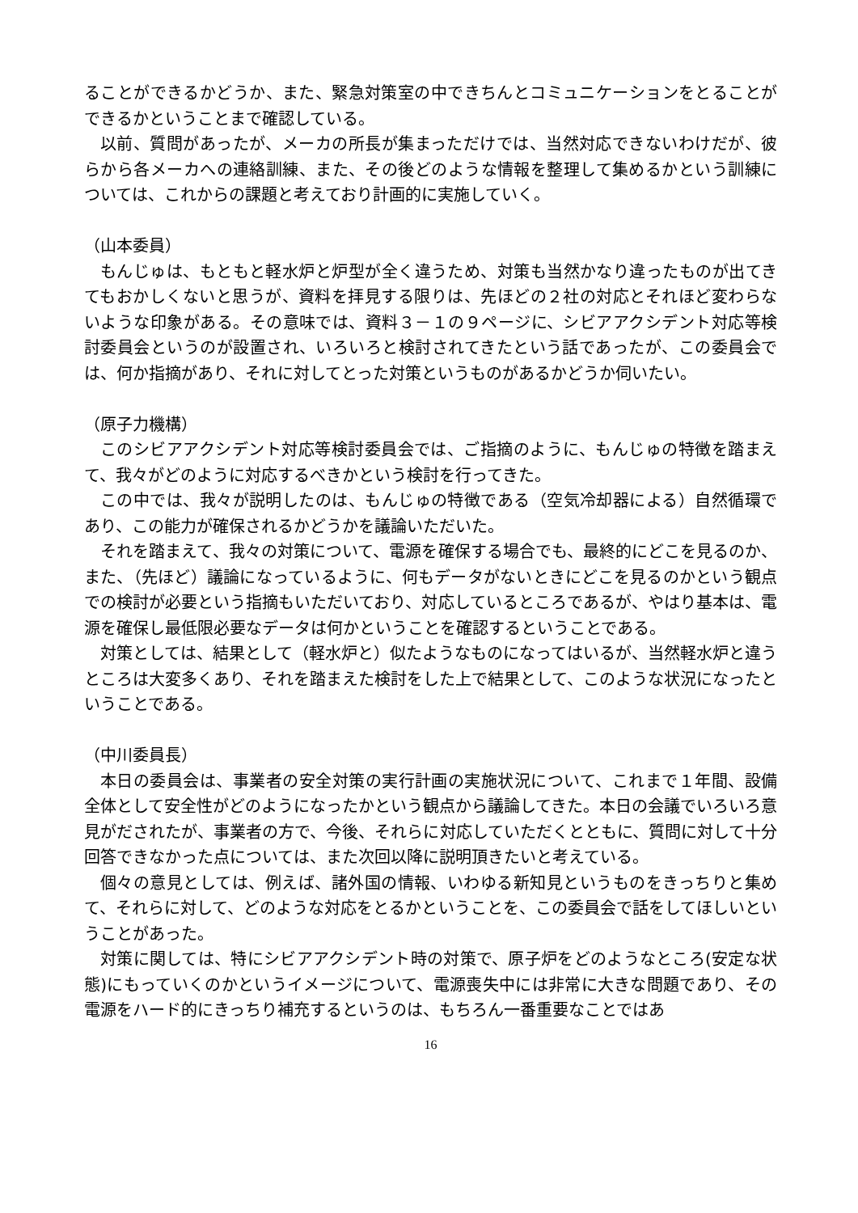ることができるかどうか、また、緊急対策室の中できちんとコミュニケーションをとることができるかということまで確認している。
以前、質問があったが、メーカの所長が集まっただけでは、当然対応できないわけだが、彼らから各メーカへの連絡訓練、また、その後どのような情報を整理して集めるかという訓練については、これからの課題と考えており計画的に実施していく。
（山本委員）
もんじゅは、もともと軽水炉と炉型が全く違うため、対策も当然かなり違ったものが出てきてもおかしくないと思うが、資料を拝見する限りは、先ほどの２社の対応とそれほど変わらないような印象がある。その意味では、資料３－１の９ページに、シビアアクシデント対応等検討委員会というのが設置され、いろいろと検討されてきたという話であったが、この委員会では、何か指摘があり、それに対してとった対策というものがあるかどうか伺いたい。
（原子力機構）
このシビアアクシデント対応等検討委員会では、ご指摘のように、もんじゅの特徴を踏まえて、我々がどのように対応するべきかという検討を行ってきた。
この中では、我々が説明したのは、もんじゅの特徴である（空気冷却器による）自然循環であり、この能力が確保されるかどうかを議論いただいた。
それを踏まえて、我々の対策について、電源を確保する場合でも、最終的にどこを見るのか、また、（先ほど）議論になっているように、何もデータがないときにどこを見るのかという観点での検討が必要という指摘もいただいており、対応しているところであるが、やはり基本は、電源を確保し最低限必要なデータは何かということを確認するということである。
対策としては、結果として（軽水炉と）似たようなものになってはいるが、当然軽水炉と違うところは大変多くあり、それを踏まえた検討をした上で結果として、このような状況になったということである。
（中川委員長）
本日の委員会は、事業者の安全対策の実行計画の実施状況について、これまで１年間、設備全体として安全性がどのようになったかという観点から議論してきた。本日の会議でいろいろ意見がだされたが、事業者の方で、今後、それらに対応していただくとともに、質問に対して十分回答できなかった点については、また次回以降に説明頂きたいと考えている。
個々の意見としては、例えば、諸外国の情報、いわゆる新知見というものをきっちりと集めて、それらに対して、どのような対応をとるかということを、この委員会で話をしてほしいということがあった。
対策に関しては、特にシビアアクシデント時の対策で、原子炉をどのようなところ(安定な状態)にもっていくのかというイメージについて、電源喪失中には非常に大きな問題であり、その電源をハード的にきっちり補充するというのは、もちろん一番重要なことではあ
16